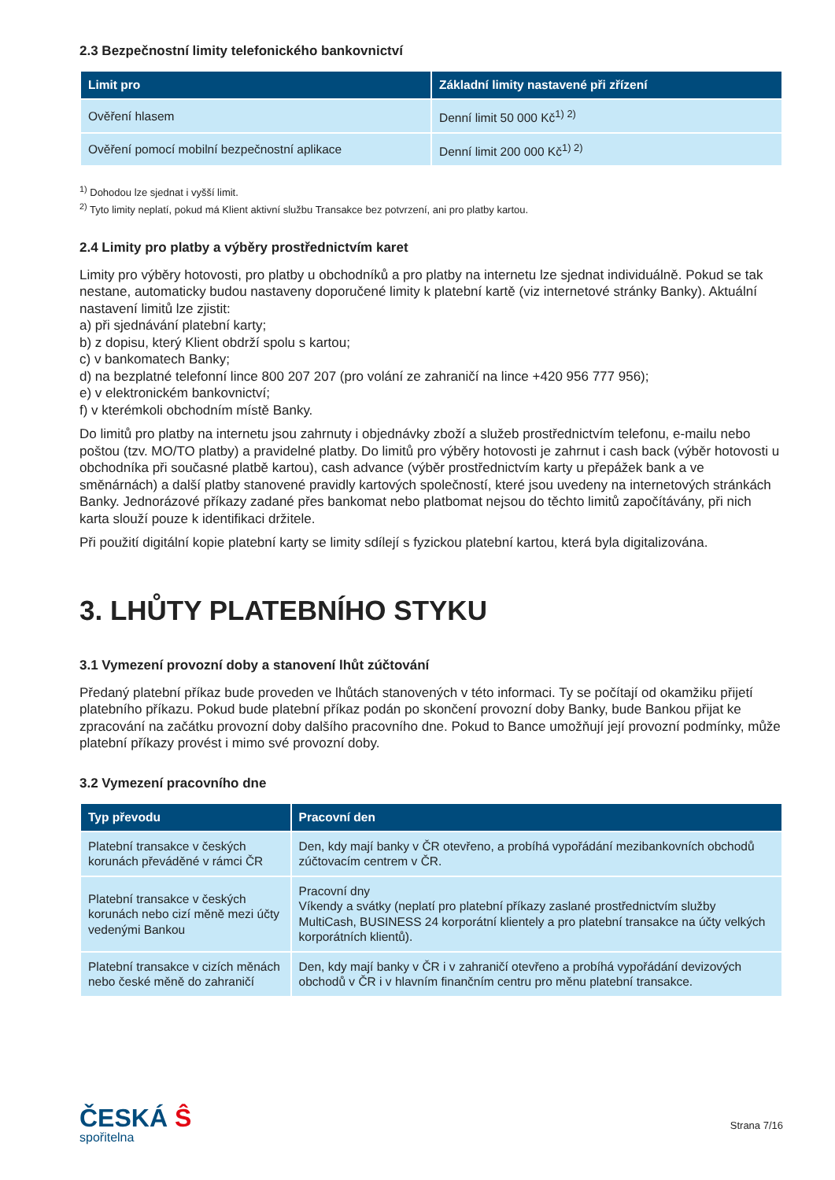2.3 Bezpečnostní limity telefonického bankovnictví
| Limit pro | Základní limity nastavené při zřízení |
| --- | --- |
| Ověření hlasem | Denní limit 50 000 Kč<sup>1) 2)</sup> |
| Ověření pomocí mobilní bezpečnostní aplikace | Denní limit 200 000 Kč<sup>1) 2)</sup> |
<sup>1)</sup> Dohodou lze sjednat i vyšší limit.
<sup>2)</sup> Tyto limity neplatí, pokud má Klient aktivní službu Transakce bez potvrzení, ani pro platby kartou.
2.4 Limity pro platby a výběry prostřednictvím karet
Limity pro výběry hotovosti, pro platby u obchodníků a pro platby na internetu lze sjednat individuálně. Pokud se tak nestane, automaticky budou nastaveny doporučené limity k platební kartě (viz internetové stránky Banky). Aktuální nastavení limitů lze zjistit:
a) při sjednávání platební karty;
b) z dopisu, který Klient obdrží spolu s kartou;
c) v bankomatech Banky;
d) na bezplatné telefonní lince 800 207 207 (pro volání ze zahraničí na lince +420 956 777 956);
e) v elektronickém bankovnictví;
f) v kterémkoli obchodním místě Banky.
Do limitů pro platby na internetu jsou zahrnuty i objednávky zboží a služeb prostřednictvím telefonu, e-mailu nebo poštou (tzv. MO/TO platby) a pravidelné platby. Do limitů pro výběry hotovosti je zahrnut i cash back (výběr hotovosti u obchodníka při současné platbě kartou), cash advance (výběr prostřednictvím karty u přepážek bank a ve směnárnách) a další platby stanovené pravidly kartových společností, které jsou uvedeny na internetových stránkách Banky. Jednorázové příkazy zadané přes bankomat nebo platbomat nejsou do těchto limitů započítávány, při nich karta slouží pouze k identifikaci držitele.
Při použití digitální kopie platební karty se limity sdílejí s fyzickou platební kartou, která byla digitalizována.
3. LHŮTY PLATEBNÍHO STYKU
3.1 Vymezení provozní doby a stanovení lhůt zúčtování
Předaný platební příkaz bude proveden ve lhůtách stanovených v této informaci. Ty se počítají od okamžiku přijetí platebního příkazu. Pokud bude platební příkaz podán po skončení provozní doby Banky, bude Bankou přijat ke zpracování na začátku provozní doby dalšího pracovního dne. Pokud to Bance umožňují její provozní podmínky, může platební příkazy provést i mimo své provozní doby.
3.2 Vymezení pracovního dne
| Typ převodu | Pracovní den |
| --- | --- |
| Platební transakce v českých korunách převáděné v rámci ČR | Den, kdy mají banky v ČR otevřeno, a probíhá vypořádání mezibankovních obchodů zúčtovacím centrem v ČR. |
| Platební transakce v českých korunách nebo cizí měně mezi účty vedenými Bankou | Pracovní dny Víkendy a svátky (neplatí pro platební příkazy zaslané prostřednictvím služby MultiCash, BUSINESS 24 korporátní klientely a pro platební transakce na účty velkých korporátních klientů). |
| Platební transakce v cizích měnách nebo české měně do zahraničí | Den, kdy mají banky v ČR i v zahraničí otevřeno a probíhá vypořádání devizových obchodů v ČR i v hlavním finančním centru pro měnu platební transakce. |
ČESKÁ Ŝ
spořitelna
Strana 7/16